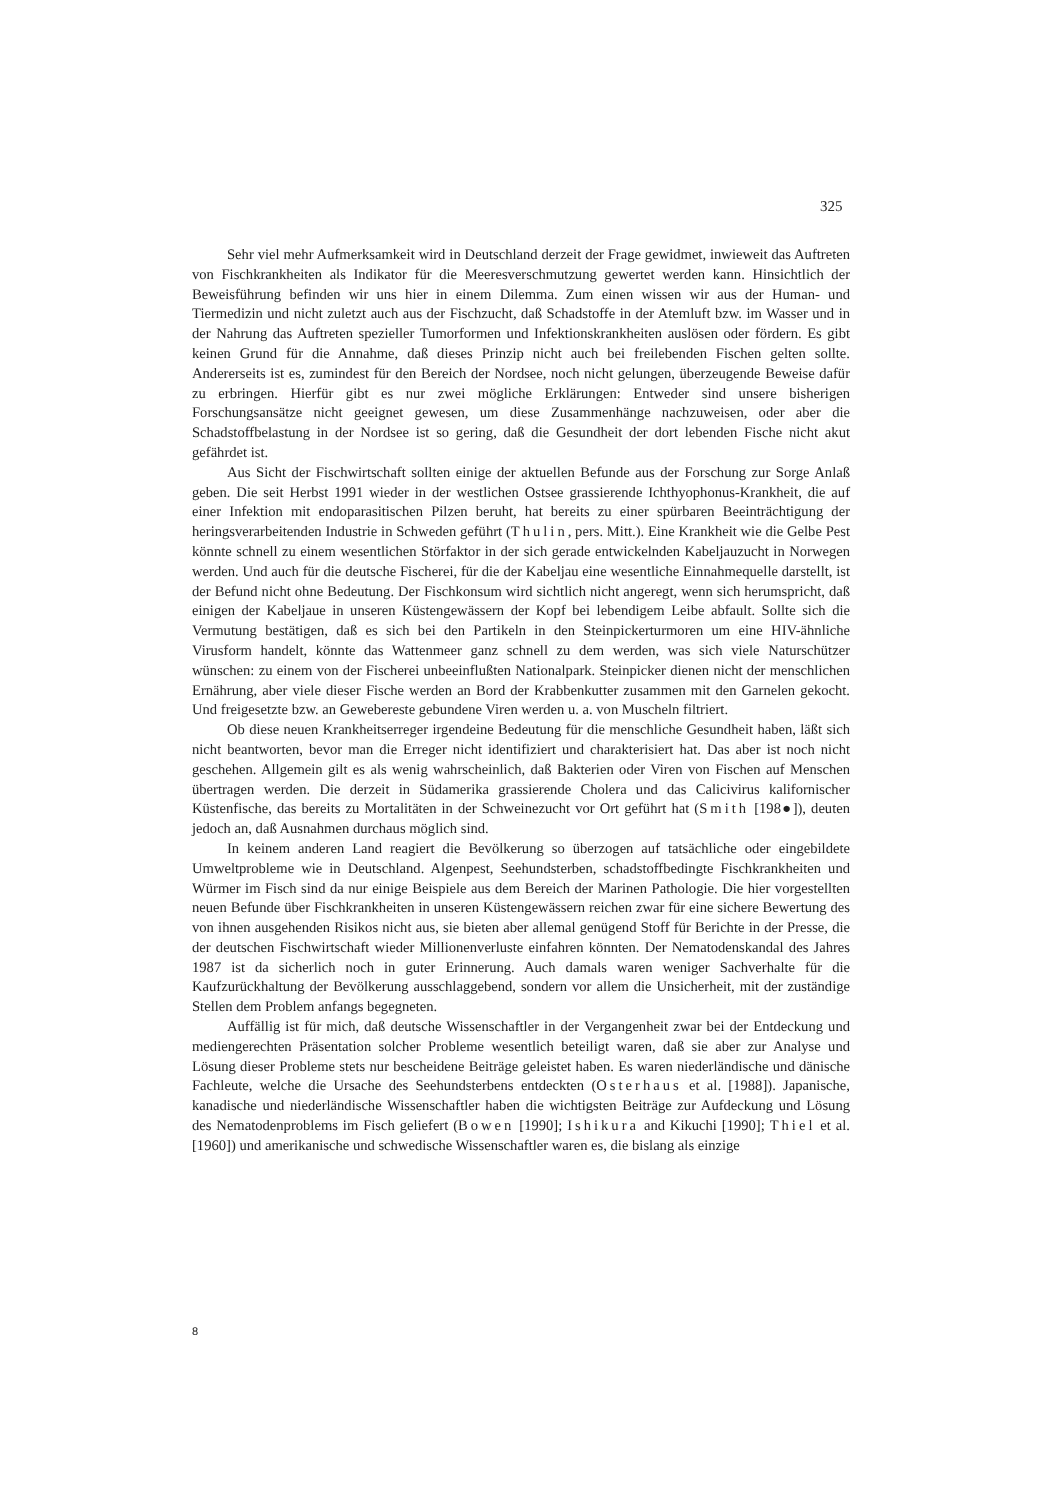325
Sehr viel mehr Aufmerksamkeit wird in Deutschland derzeit der Frage gewidmet, inwieweit das Auftreten von Fischkrankheiten als Indikator für die Meeresverschmutzung gewertet werden kann. Hinsichtlich der Beweisführung befinden wir uns hier in einem Dilemma. Zum einen wissen wir aus der Human- und Tiermedizin und nicht zuletzt auch aus der Fischzucht, daß Schadstoffe in der Atemluft bzw. im Wasser und in der Nahrung das Auftreten spezieller Tumorformen und Infektionskrankheiten auslösen oder fördern. Es gibt keinen Grund für die Annahme, daß dieses Prinzip nicht auch bei freilebenden Fischen gelten sollte. Andererseits ist es, zumindest für den Bereich der Nordsee, noch nicht gelungen, überzeugende Beweise dafür zu erbringen. Hierfür gibt es nur zwei mögliche Erklärungen: Entweder sind unsere bisherigen Forschungsansätze nicht geeignet gewesen, um diese Zusammenhänge nachzuweisen, oder aber die Schadstoffbelastung in der Nordsee ist so gering, daß die Gesundheit der dort lebenden Fische nicht akut gefährdet ist.
Aus Sicht der Fischwirtschaft sollten einige der aktuellen Befunde aus der Forschung zur Sorge Anlaß geben. Die seit Herbst 1991 wieder in der westlichen Ostsee grassierende Ichthyophonus-Krankheit, die auf einer Infektion mit endoparasitischen Pilzen beruht, hat bereits zu einer spürbaren Beeinträchtigung der heringsverarbeitenden Industrie in Schweden geführt (Thulin, pers. Mitt.). Eine Krankheit wie die Gelbe Pest könnte schnell zu einem wesentlichen Störfaktor in der sich gerade entwickelnden Kabeljauzucht in Norwegen werden. Und auch für die deutsche Fischerei, für die der Kabeljau eine wesentliche Einnahmequelle darstellt, ist der Befund nicht ohne Bedeutung. Der Fischkonsum wird sichtlich nicht angeregt, wenn sich herumspricht, daß einigen der Kabeljaue in unseren Küstengewässern der Kopf bei lebendigem Leibe abfault. Sollte sich die Vermutung bestätigen, daß es sich bei den Partikeln in den Steinpickerturmoren um eine HIV-ähnliche Virusform handelt, könnte das Wattenmeer ganz schnell zu dem werden, was sich viele Naturschützer wünschen: zu einem von der Fischerei unbeeinflußten Nationalpark. Steinpicker dienen nicht der menschlichen Ernährung, aber viele dieser Fische werden an Bord der Krabbenkutter zusammen mit den Garnelen gekocht. Und freigesetzte bzw. an Gewebereste gebundene Viren werden u. a. von Muscheln filtriert.
Ob diese neuen Krankheitserreger irgendeine Bedeutung für die menschliche Gesundheit haben, läßt sich nicht beantworten, bevor man die Erreger nicht identifiziert und charakterisiert hat. Das aber ist noch nicht geschehen. Allgemein gilt es als wenig wahrscheinlich, daß Bakterien oder Viren von Fischen auf Menschen übertragen werden. Die derzeit in Südamerika grassierende Cholera und das Calicivirus kalifornischer Küstenfische, das bereits zu Mortalitäten in der Schweinezucht vor Ort geführt hat (Smith [198●]), deuten jedoch an, daß Ausnahmen durchaus möglich sind.
In keinem anderen Land reagiert die Bevölkerung so überzogen auf tatsächliche oder eingebildete Umweltprobleme wie in Deutschland. Algenpest, Seehundsterben, schadstoffbedingte Fischkrankheiten und Würmer im Fisch sind da nur einige Beispiele aus dem Bereich der Marinen Pathologie. Die hier vorgestellten neuen Befunde über Fischkrankheiten in unseren Küstengewässern reichen zwar für eine sichere Bewertung des von ihnen ausgehenden Risikos nicht aus, sie bieten aber allemal genügend Stoff für Berichte in der Presse, die der deutschen Fischwirtschaft wieder Millionenverluste einfahren könnten. Der Nematodenskandal des Jahres 1987 ist da sicherlich noch in guter Erinnerung. Auch damals waren weniger Sachverhalte für die Kaufzurückhaltung der Bevölkerung ausschlaggebend, sondern vor allem die Unsicherheit, mit der zuständige Stellen dem Problem anfangs begegneten.
Auffällig ist für mich, daß deutsche Wissenschaftler in der Vergangenheit zwar bei der Entdeckung und mediengerechten Präsentation solcher Probleme wesentlich beteiligt waren, daß sie aber zur Analyse und Lösung dieser Probleme stets nur bescheidene Beiträge geleistet haben. Es waren niederländische und dänische Fachleute, welche die Ursache des Seehundsterbens entdeckten (Osterhaus et al. [1988]). Japanische, kanadische und niederländische Wissenschaftler haben die wichtigsten Beiträge zur Aufdeckung und Lösung des Nematodenproblems im Fisch geliefert (Bowen [1990]; Ishikura and Kikuchi [1990]; Thiel et al. [1960]) und amerikanische und schwedische Wissenschaftler waren es, die bislang als einzige
8